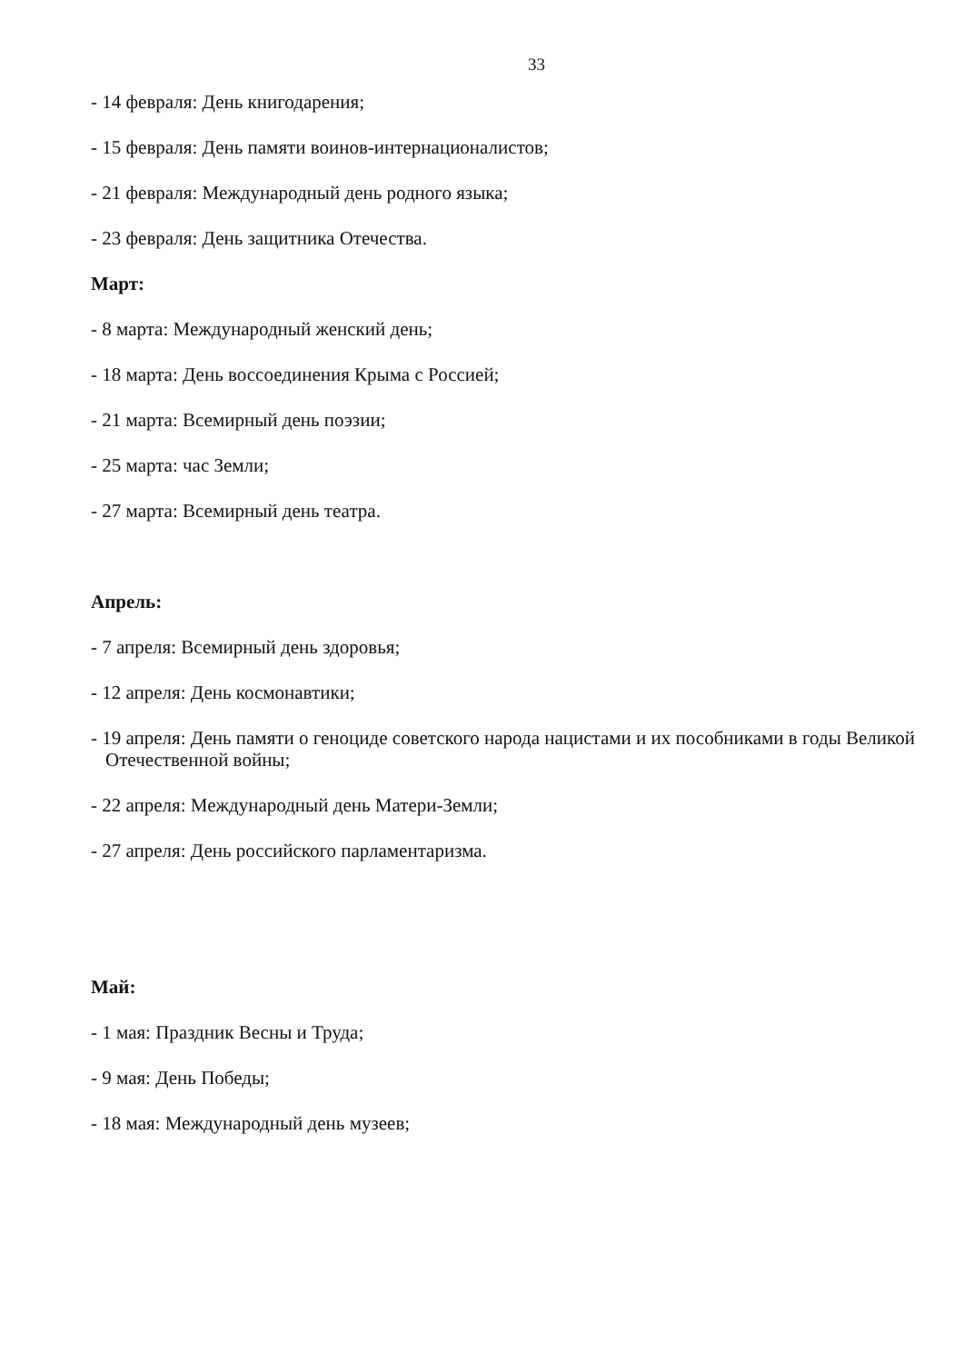33
- 14 февраля: День книгодарения;
- 15 февраля: День памяти воинов-интернационалистов;
- 21 февраля: Международный день родного языка;
- 23 февраля: День защитника Отечества.
Март:
- 8 марта: Международный женский день;
- 18 марта: День воссоединения Крыма с Россией;
- 21 марта: Всемирный день поэзии;
- 25 марта: час Земли;
- 27 марта: Всемирный день театра.
Апрель:
- 7 апреля: Всемирный день здоровья;
- 12 апреля: День космонавтики;
- 19 апреля: День памяти о геноциде советского народа нацистами и их пособниками в годы Великой Отечественной войны;
- 22 апреля: Международный день Матери-Земли;
- 27 апреля: День российского парламентаризма.
Май:
- 1 мая: Праздник Весны и Труда;
- 9 мая: День Победы;
- 18 мая: Международный день музеев;